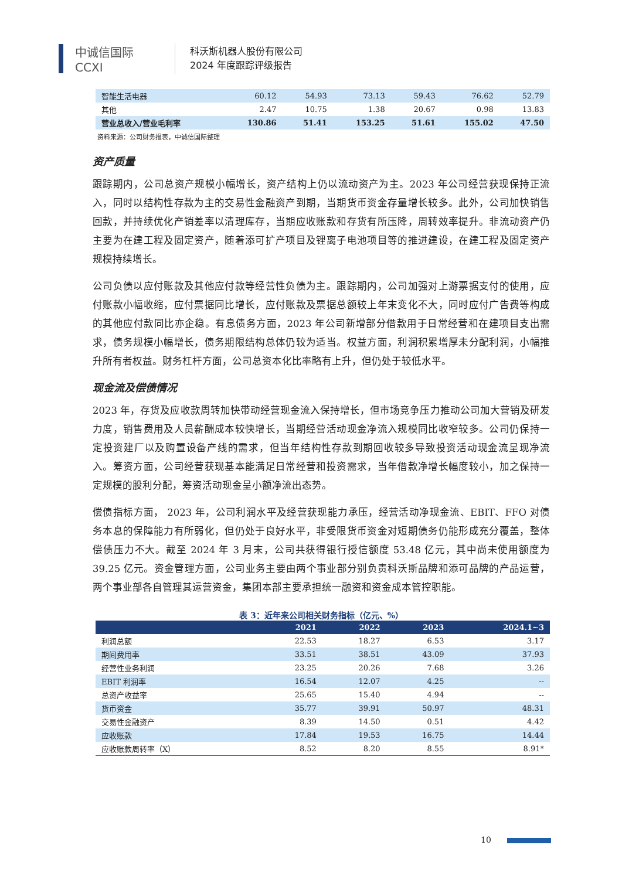中诚信国际
CCXI
科沃斯机器人股份有限公司
2024 年度跟踪评级报告
| 智能生活电器 | 60.12 | 54.93 | 73.13 | 59.43 | 76.62 | 52.79 |
| 其他 | 2.47 | 10.75 | 1.38 | 20.67 | 0.98 | 13.83 |
| 营业总收入/营业毛利率 | 130.86 | 51.41 | 153.25 | 51.61 | 155.02 | 47.50 |
资料来源：公司财务报表，中诚信国际整理
资产质量
跟踪期内，公司总资产规模小幅增长，资产结构上仍以流动资产为主。2023 年公司经营获现保持正流入，同时以结构性存款为主的交易性金融资产到期，当期货币资金存量增长较多。此外，公司加快销售回款，并持续优化产销差率以清理库存，当期应收账款和存货有所压降，周转效率提升。非流动资产仍主要为在建工程及固定资产，随着添可扩产项目及锂离子电池项目等的推进建设，在建工程及固定资产规模持续增长。
公司负债以应付账款及其他应付款等经营性负债为主。跟踪期内，公司加强对上游票据支付的使用，应付账款小幅收缩，应付票据同比增长，应付账款及票据总额较上年末变化不大，同时应付广告费等构成的其他应付款同比亦企稳。有息债务方面，2023 年公司新增部分借款用于日常经营和在建项目支出需求，债务规模小幅增长，债务期限结构总体仍较为适当。权益方面，利润积累增厚未分配利润，小幅推升所有者权益。财务杠杆方面，公司总资本化比率略有上升，但仍处于较低水平。
现金流及偿债情况
2023 年，存货及应收款周转加快带动经营现金流入保持增长，但市场竞争压力推动公司加大营销及研发力度，销售费用及人员薪酬成本较快增长，当期经营活动现金净流入规模同比收窄较多。公司仍保持一定投资建厂以及购置设备产线的需求，但当年结构性存款到期回收较多导致投资活动现金流呈现净流入。筹资方面，公司经营获现基本能满足日常经营和投资需求，当年借款净增长幅度较小，加之保持一定规模的股利分配，筹资活动现金呈小额净流出态势。
偿债指标方面， 2023 年，公司利润水平及经营获现能力承压，经营活动净现金流、EBIT、FFO 对债务本息的保障能力有所弱化，但仍处于良好水平，非受限货币资金对短期债务仍能形成充分覆盖，整体偿债压力不大。截至 2024 年 3 月末，公司共获得银行授信额度 53.48 亿元，其中尚未使用额度为 39.25 亿元。资金管理方面，公司业务主要由两个事业部分别负责科沃斯品牌和添可品牌的产品运营，两个事业部各自管理其运营资金，集团本部主要承担统一融资和资金成本管控职能。
表 3：近年来公司相关财务指标（亿元、%）
| | 2021 | 2022 | 2023 | 2024.1~3 |
| --- | --- | --- | --- | --- |
| 利润总额 | 22.53 | 18.27 | 6.53 | 3.17 |
| 期间费用率 | 33.51 | 38.51 | 43.09 | 37.93 |
| 经营性业务利润 | 23.25 | 20.26 | 7.68 | 3.26 |
| EBIT 利润率 | 16.54 | 12.07 | 4.25 | -- |
| 总资产收益率 | 25.65 | 15.40 | 4.94 | -- |
| 货币资金 | 35.77 | 39.91 | 50.97 | 48.31 |
| 交易性金融资产 | 8.39 | 14.50 | 0.51 | 4.42 |
| 应收账款 | 17.84 | 19.53 | 16.75 | 14.44 |
| 应收账款周转率（X） | 8.52 | 8.20 | 8.55 | 8.91* |
10